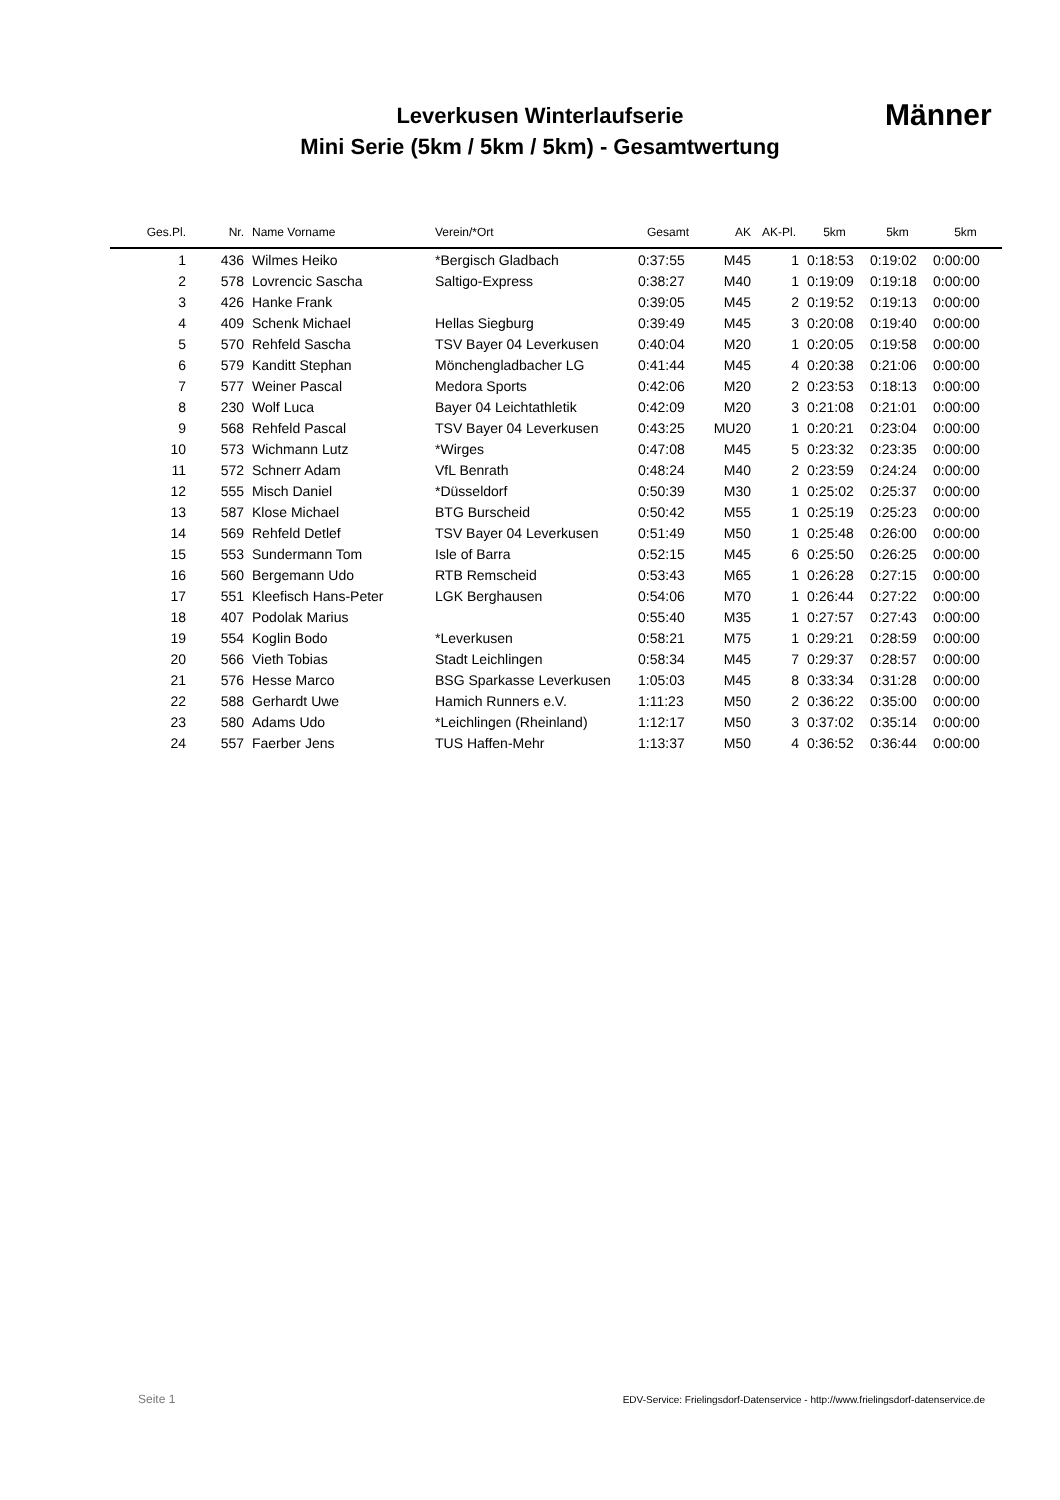Leverkusen Winterlaufserie
Mini Serie (5km / 5km / 5km) - Gesamtwertung
Männer
| Ges.Pl. | Nr. | Name Vorname | Verein/*Ort | Gesamt | AK | AK-Pl. | 5km | 5km | 5km |
| --- | --- | --- | --- | --- | --- | --- | --- | --- | --- |
| 1 | 436 | Wilmes Heiko | *Bergisch Gladbach | 0:37:55 | M45 | 1 | 0:18:53 | 0:19:02 | 0:00:00 |
| 2 | 578 | Lovrencic Sascha | Saltigo-Express | 0:38:27 | M40 | 1 | 0:19:09 | 0:19:18 | 0:00:00 |
| 3 | 426 | Hanke Frank | | 0:39:05 | M45 | 2 | 0:19:52 | 0:19:13 | 0:00:00 |
| 4 | 409 | Schenk Michael | Hellas Siegburg | 0:39:49 | M45 | 3 | 0:20:08 | 0:19:40 | 0:00:00 |
| 5 | 570 | Rehfeld Sascha | TSV Bayer 04 Leverkusen | 0:40:04 | M20 | 1 | 0:20:05 | 0:19:58 | 0:00:00 |
| 6 | 579 | Kanditt Stephan | Mönchengladbacher LG | 0:41:44 | M45 | 4 | 0:20:38 | 0:21:06 | 0:00:00 |
| 7 | 577 | Weiner Pascal | Medora Sports | 0:42:06 | M20 | 2 | 0:23:53 | 0:18:13 | 0:00:00 |
| 8 | 230 | Wolf Luca | Bayer 04 Leichtathletik | 0:42:09 | M20 | 3 | 0:21:08 | 0:21:01 | 0:00:00 |
| 9 | 568 | Rehfeld Pascal | TSV Bayer 04 Leverkusen | 0:43:25 | MU20 | 1 | 0:20:21 | 0:23:04 | 0:00:00 |
| 10 | 573 | Wichmann Lutz | *Wirges | 0:47:08 | M45 | 5 | 0:23:32 | 0:23:35 | 0:00:00 |
| 11 | 572 | Schnerr Adam | VfL Benrath | 0:48:24 | M40 | 2 | 0:23:59 | 0:24:24 | 0:00:00 |
| 12 | 555 | Misch Daniel | *Düsseldorf | 0:50:39 | M30 | 1 | 0:25:02 | 0:25:37 | 0:00:00 |
| 13 | 587 | Klose Michael | BTG Burscheid | 0:50:42 | M55 | 1 | 0:25:19 | 0:25:23 | 0:00:00 |
| 14 | 569 | Rehfeld Detlef | TSV Bayer 04 Leverkusen | 0:51:49 | M50 | 1 | 0:25:48 | 0:26:00 | 0:00:00 |
| 15 | 553 | Sundermann Tom | Isle of Barra | 0:52:15 | M45 | 6 | 0:25:50 | 0:26:25 | 0:00:00 |
| 16 | 560 | Bergemann Udo | RTB Remscheid | 0:53:43 | M65 | 1 | 0:26:28 | 0:27:15 | 0:00:00 |
| 17 | 551 | Kleefisch Hans-Peter | LGK Berghausen | 0:54:06 | M70 | 1 | 0:26:44 | 0:27:22 | 0:00:00 |
| 18 | 407 | Podolak Marius | | 0:55:40 | M35 | 1 | 0:27:57 | 0:27:43 | 0:00:00 |
| 19 | 554 | Koglin Bodo | *Leverkusen | 0:58:21 | M75 | 1 | 0:29:21 | 0:28:59 | 0:00:00 |
| 20 | 566 | Vieth Tobias | Stadt Leichlingen | 0:58:34 | M45 | 7 | 0:29:37 | 0:28:57 | 0:00:00 |
| 21 | 576 | Hesse Marco | BSG Sparkasse Leverkusen | 1:05:03 | M45 | 8 | 0:33:34 | 0:31:28 | 0:00:00 |
| 22 | 588 | Gerhardt Uwe | Hamich Runners e.V. | 1:11:23 | M50 | 2 | 0:36:22 | 0:35:00 | 0:00:00 |
| 23 | 580 | Adams Udo | *Leichlingen (Rheinland) | 1:12:17 | M50 | 3 | 0:37:02 | 0:35:14 | 0:00:00 |
| 24 | 557 | Faerber Jens | TUS Haffen-Mehr | 1:13:37 | M50 | 4 | 0:36:52 | 0:36:44 | 0:00:00 |
Seite 1
EDV-Service: Frielingsdorf-Datenservice - http://www.frielingsdorf-datenservice.de